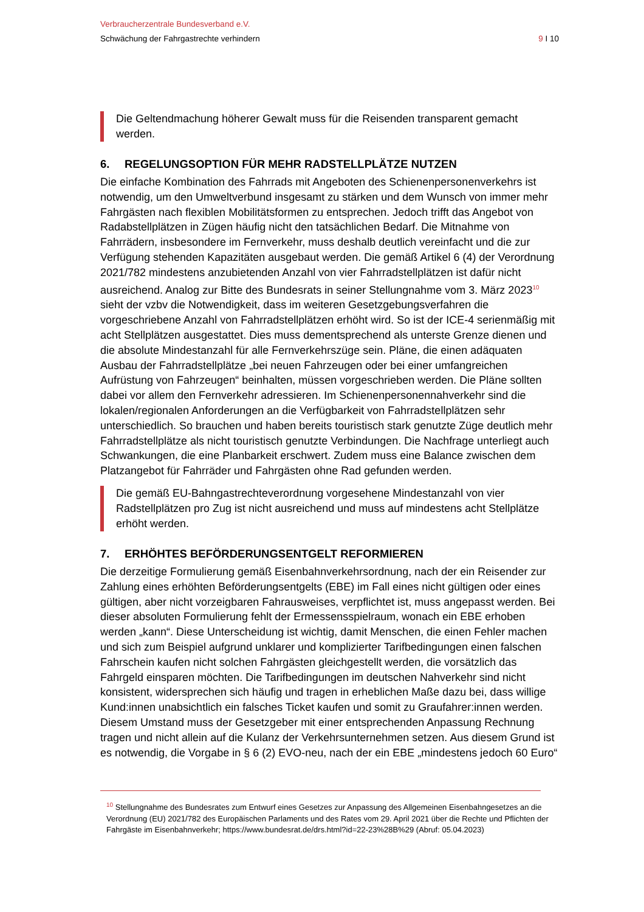Verbraucherzentrale Bundesverband e.V.
Schwächung der Fahrgastrechte verhindern 9 I 10
Die Geltendmachung höherer Gewalt muss für die Reisenden transparent gemacht werden.
6. REGELUNGSOPTION FÜR MEHR RADSTELLPLÄTZE NUTZEN
Die einfache Kombination des Fahrrads mit Angeboten des Schienenpersonenverkehrs ist notwendig, um den Umweltverbund insgesamt zu stärken und dem Wunsch von immer mehr Fahrgästen nach flexiblen Mobilitätsformen zu entsprechen. Jedoch trifft das Angebot von Radabstellplätzen in Zügen häufig nicht den tatsächlichen Bedarf. Die Mitnahme von Fahrrädern, insbesondere im Fernverkehr, muss deshalb deutlich vereinfacht und die zur Verfügung stehenden Kapazitäten ausgebaut werden. Die gemäß Artikel 6 (4) der Verordnung 2021/782 mindestens anzubietenden Anzahl von vier Fahrradstellplätzen ist dafür nicht ausreichend. Analog zur Bitte des Bundesrats in seiner Stellungnahme vom 3. März 2023<sup>10</sup> sieht der vzbv die Notwendigkeit, dass im weiteren Gesetzgebungsverfahren die vorgeschriebene Anzahl von Fahrradstellplätzen erhöht wird. So ist der ICE-4 serienmäßig mit acht Stellplätzen ausgestattet. Dies muss dementsprechend als unterste Grenze dienen und die absolute Mindestanzahl für alle Fernverkehrszüge sein. Pläne, die einen adäquaten Ausbau der Fahrradstellplätze „bei neuen Fahrzeugen oder bei einer umfangreichen Aufrüstung von Fahrzeugen“ beinhalten, müssen vorgeschrieben werden. Die Pläne sollten dabei vor allem den Fernverkehr adressieren. Im Schienenpersonennahverkehr sind die lokalen/regionalen Anforderungen an die Verfügbarkeit von Fahrradstellplätzen sehr unterschiedlich. So brauchen und haben bereits touristisch stark genutzte Züge deutlich mehr Fahrradstellplätze als nicht touristisch genutzte Verbindungen. Die Nachfrage unterliegt auch Schwankungen, die eine Planbarkeit erschwert. Zudem muss eine Balance zwischen dem Platzangebot für Fahrräder und Fahrgästen ohne Rad gefunden werden.
Die gemäß EU-Bahngastrechteverordnung vorgesehene Mindestanzahl von vier Radstellplätzen pro Zug ist nicht ausreichend und muss auf mindestens acht Stellplätze erhöht werden.
7. ERHÖHTES BEFÖRDERUNGSENTGELT REFORMIEREN
Die derzeitige Formulierung gemäß Eisenbahnverkehrsordnung, nach der ein Reisender zur Zahlung eines erhöhten Beförderungsentgelts (EBE) im Fall eines nicht gültigen oder eines gültigen, aber nicht vorzeigbaren Fahrausweises, verpflichtet ist, muss angepasst werden. Bei dieser absoluten Formulierung fehlt der Ermessensspielraum, wonach ein EBE erhoben werden „kann“. Diese Unterscheidung ist wichtig, damit Menschen, die einen Fehler machen und sich zum Beispiel aufgrund unklarer und komplizierter Tarifbedingungen einen falschen Fahrschein kaufen nicht solchen Fahrgästen gleichgestellt werden, die vorsätzlich das Fahrgeld einsparen möchten. Die Tarifbedingungen im deutschen Nahverkehr sind nicht konsistent, widersprechen sich häufig und tragen in erheblichen Maße dazu bei, dass willige Kund:innen unabsichtlich ein falsches Ticket kaufen und somit zu Graufahrer:innen werden. Diesem Umstand muss der Gesetzgeber mit einer entsprechenden Anpassung Rechnung tragen und nicht allein auf die Kulanz der Verkehrsunternehmen setzen. Aus diesem Grund ist es notwendig, die Vorgabe in § 6 (2) EVO-neu, nach der ein EBE „mindestens jedoch 60 Euro“
<sup>10</sup> Stellungnahme des Bundesrates zum Entwurf eines Gesetzes zur Anpassung des Allgemeinen Eisenbahngesetzes an die Verordnung (EU) 2021/782 des Europäischen Parlaments und des Rates vom 29. April 2021 über die Rechte und Pflichten der Fahrgäste im Eisenbahnverkehr; https://www.bundesrat.de/drs.html?id=22-23%28B%29 (Abruf: 05.04.2023)